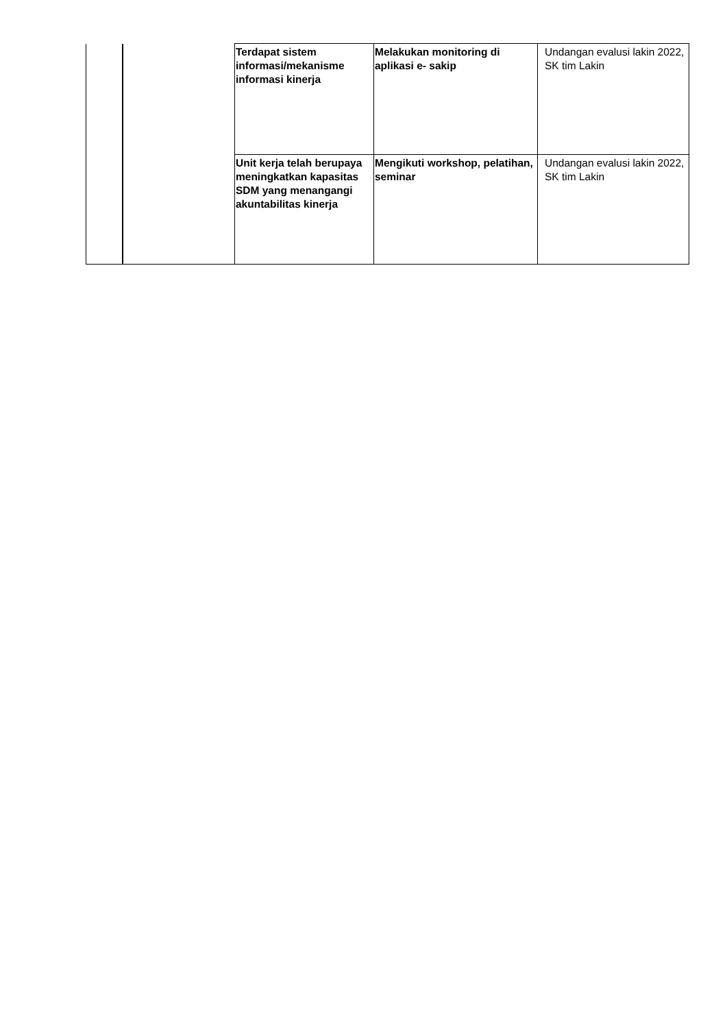| | | Terdapat sistem informasi/mekanisme informasi kinerja | Melakukan monitoring di aplikasi e- sakip | Undangan evalusi lakin 2022, SK tim Lakin |
| | | Unit kerja telah berupaya meningkatkan kapasitas SDM yang menangangi akuntabilitas kinerja | Mengikuti workshop, pelatihan, seminar | Undangan evalusi lakin 2022, SK tim Lakin |